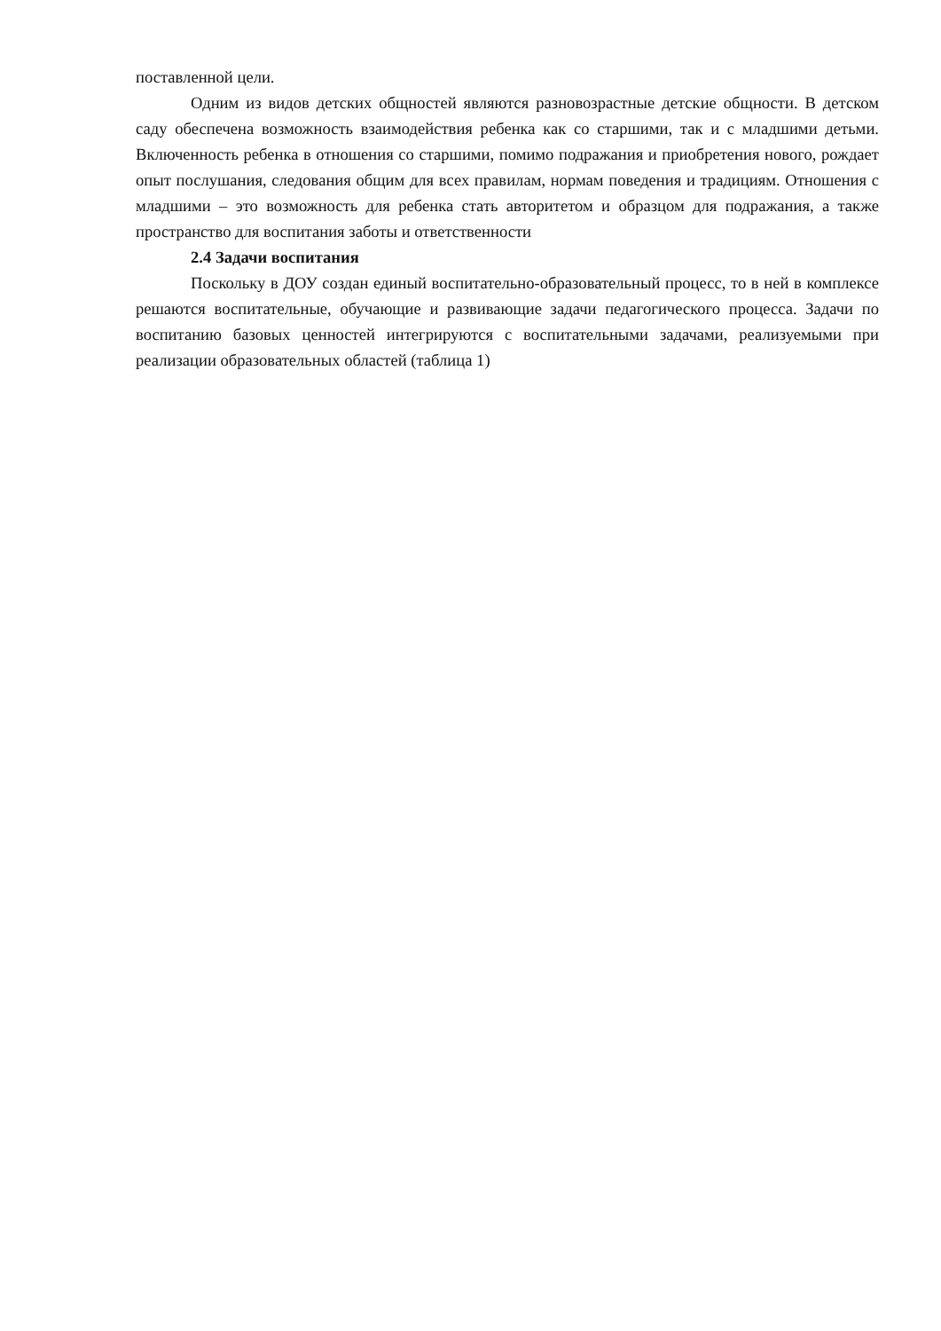поставленной цели.
Одним из видов детских общностей являются разновозрастные детские общности. В детском саду обеспечена возможность взаимодействия ребенка как со старшими, так и с младшими детьми. Включенность ребенка в отношения со старшими, помимо подражания и приобретения нового, рождает опыт послушания, следования общим для всех правилам, нормам поведения и традициям. Отношения с младшими – это возможность для ребенка стать авторитетом и образцом для подражания, а также пространство для воспитания заботы и ответственности
2.4 Задачи воспитания
Поскольку в ДОУ создан единый воспитательно-образовательный процесс, то в ней в комплексе решаются воспитательные, обучающие и развивающие задачи педагогического процесса. Задачи по воспитанию базовых ценностей интегрируются с воспитательными задачами, реализуемыми при реализации образовательных областей (таблица 1)